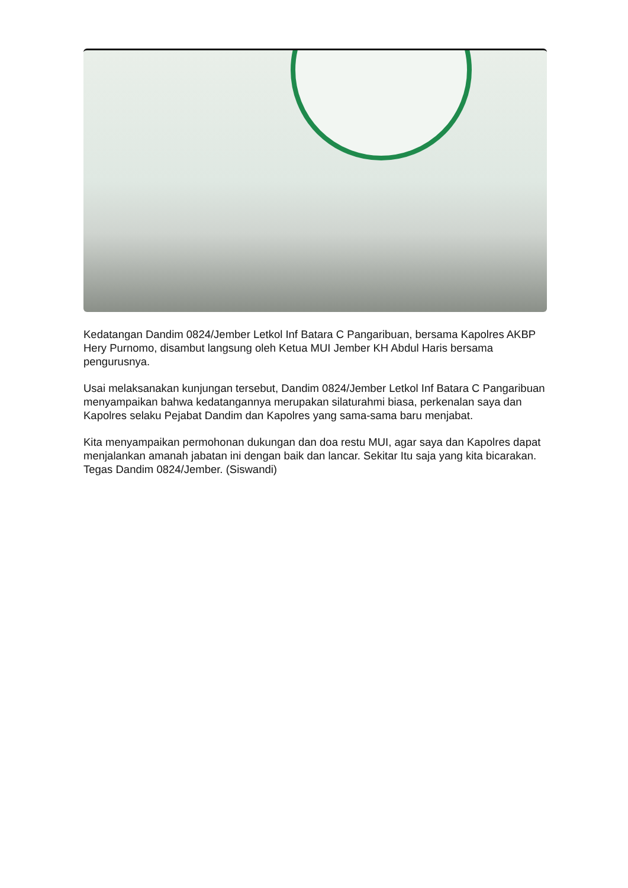Kedatangan Dandim 0824/Jember Letkol Inf Batara C Pangaribuan, bersama Kapolres AKBP Hery Purnomo, disambut langsung oleh Ketua MUI Jember KH Abdul Haris bersama pengurusnya.
Usai melaksanakan kunjungan tersebut, Dandim 0824/Jember Letkol Inf Batara C Pangaribuan menyampaikan bahwa kedatangannya merupakan silaturahmi biasa, perkenalan saya dan Kapolres selaku Pejabat Dandim dan Kapolres yang sama-sama baru menjabat.
Kita menyampaikan permohonan dukungan dan doa restu MUI, agar saya dan Kapolres dapat menjalankan amanah jabatan ini dengan baik dan lancar. Sekitar Itu saja yang kita bicarakan. Tegas Dandim 0824/Jember. (Siswandi)